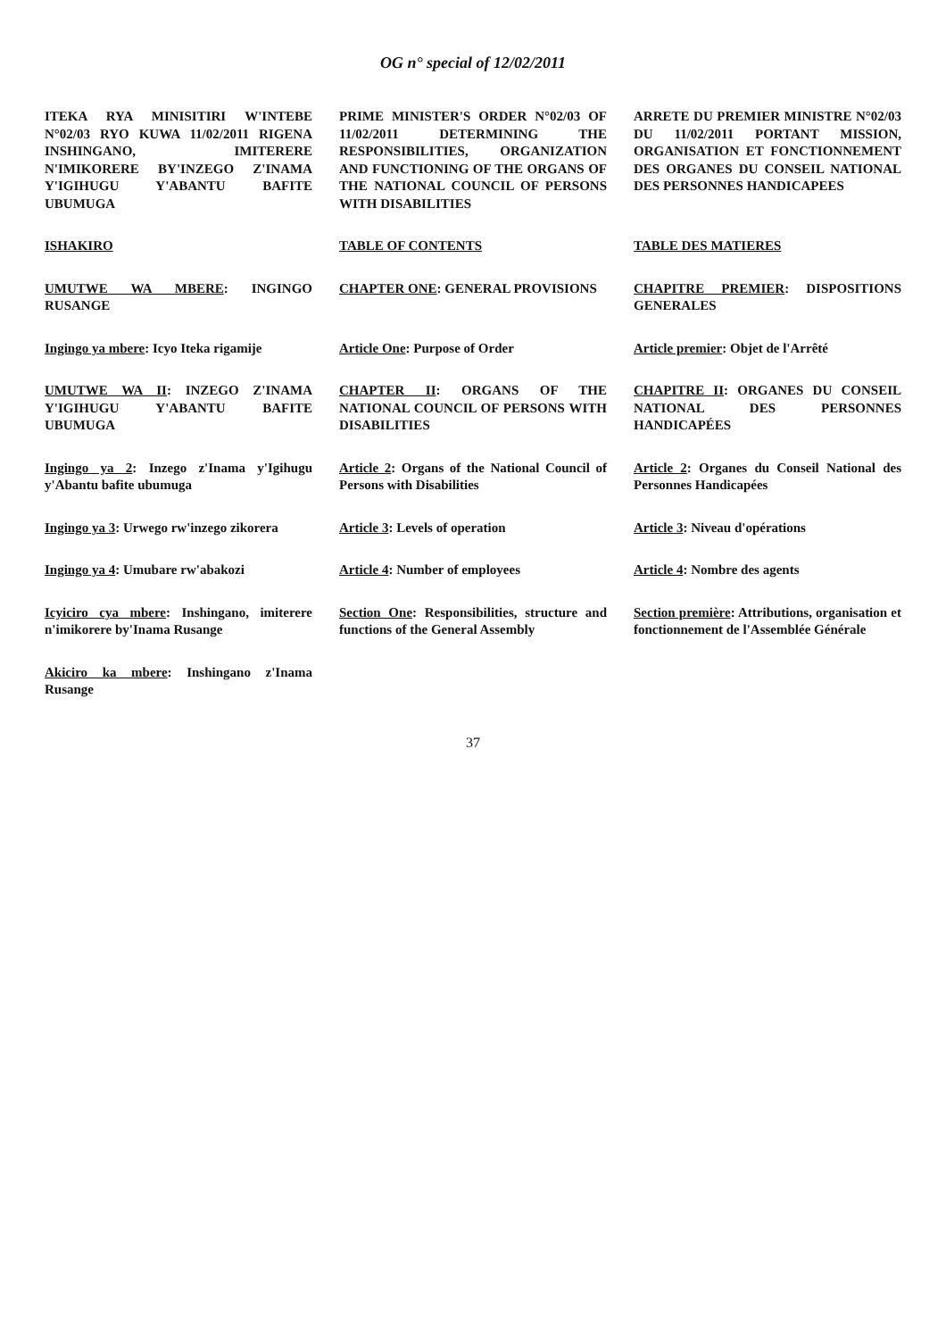OG n° special of 12/02/2011
ITEKA RYA MINISITIRI W'INTEBE N°02/03 RYO KUWA 11/02/2011 RIGENA INSHINGANO, IMITERERE N'IMIKORERE BY'INZEGO Z'INAMA Y'IGIHUGU Y'ABANTU BAFITE UBUMUGA
PRIME MINISTER'S ORDER N°02/03 OF 11/02/2011 DETERMINING THE RESPONSIBILITIES, ORGANIZATION AND FUNCTIONING OF THE ORGANS OF THE NATIONAL COUNCIL OF PERSONS WITH DISABILITIES
ARRETE DU PREMIER MINISTRE N°02/03 DU 11/02/2011 PORTANT MISSION, ORGANISATION ET FONCTIONNEMENT DES ORGANES DU CONSEIL NATIONAL DES PERSONNES HANDICAPEES
ISHAKIRO TABLE OF CONTENTS TABLE DES MATIERES
UMUTWE WA MBERE: INGINGO RUSANGE
CHAPTER ONE: GENERAL PROVISIONS
CHAPITRE PREMIER: DISPOSITIONS GENERALES
Ingingo ya mbere: Icyo Iteka rigamije
Article One: Purpose of Order Article premier: Objet de l'Arrêté
UMUTWE WA II: INZEGO Z'INAMA Y'IGIHUGU Y'ABANTU BAFITE UBUMUGA
CHAPTER II: ORGANS OF THE NATIONAL COUNCIL OF PERSONS WITH DISABILITIES
CHAPITRE II: ORGANES DU CONSEIL NATIONAL DES PERSONNES HANDICAPÉES
Ingingo ya 2: Inzego z'Inama y'Igihugu y'Abantu bafite ubumuga
Article 2: Organs of the National Council of Persons with Disabilities
Article 2: Organes du Conseil National des Personnes Handicapées
Ingingo ya 3: Urwego rw'inzego zikorera
Article 3: Levels of operation Article 3: Niveau d'opérations
Ingingo ya 4: Umubare rw'abakozi
Article 4: Number of employees Article 4: Nombre des agents
Icyiciro cya mbere: Inshingano, imiterere n'imikorere by'Inama Rusange
Section One: Responsibilities, structure and functions of the General Assembly
Section première: Attributions, organisation et fonctionnement de l'Assemblée Générale
Akiciro ka mbere: Inshingano z'Inama Rusange
37